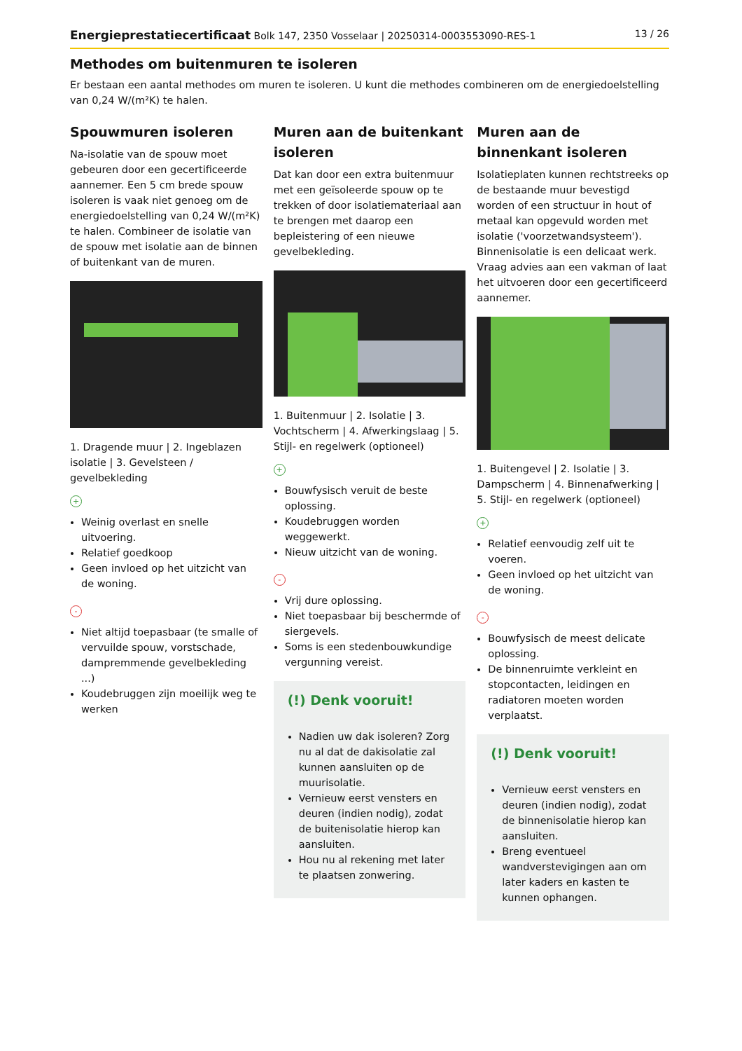Energieprestatiecertificaat Bolk 147, 2350 Vosselaar | 20250314-0003553090-RES-1 13 / 26
Methodes om buitenmuren te isoleren
Er bestaan een aantal methodes om muren te isoleren. U kunt die methodes combineren om de energiedoelstelling van 0,24 W/(m²K) te halen.
Spouwmuren isoleren
Na-isolatie van de spouw moet gebeuren door een gecertificeerde aannemer. Een 5 cm brede spouw isoleren is vaak niet genoeg om de energiedoelstelling van 0,24 W/(m²K) te halen. Combineer de isolatie van de spouw met isolatie aan de binnen of buitenkant van de muren.
1. Dragende muur | 2. Ingeblazen isolatie | 3. Gevelsteen / gevelbekleding
+
Weinig overlast en snelle uitvoering.
Relatief goedkoop
Geen invloed op het uitzicht van de woning.
-
Niet altijd toepasbaar (te smalle of vervuilde spouw, vorstschade, dampremmende gevelbekleding ...)
Koudebruggen zijn moeilijk weg te werken
Muren aan de buitenkant isoleren
Dat kan door een extra buitenmuur met een geïsoleerde spouw op te trekken of door isolatiemateriaal aan te brengen met daarop een bepleistering of een nieuwe gevelbekleding.
1. Buitenmuur | 2. Isolatie | 3. Vochtscherm | 4. Afwerkingslaag | 5. Stijl- en regelwerk (optioneel)
+
Bouwfysisch veruit de beste oplossing.
Koudebruggen worden weggewerkt.
Nieuw uitzicht van de woning.
-
Vrij dure oplossing.
Niet toepasbaar bij beschermde of siergevels.
Soms is een stedenbouwkundige vergunning vereist.
(!) Denk vooruit!
Nadien uw dak isoleren? Zorg nu al dat de dakisolatie zal kunnen aansluiten op de muurisolatie.
Vernieuw eerst vensters en deuren (indien nodig), zodat de buitenisolatie hierop kan aansluiten.
Hou nu al rekening met later te plaatsen zonwering.
Muren aan de binnenkant isoleren
Isolatieplaten kunnen rechtstreeks op de bestaande muur bevestigd worden of een structuur in hout of metaal kan opgevuld worden met isolatie ('voorzetwandsysteem'). Binnenisolatie is een delicaat werk. Vraag advies aan een vakman of laat het uitvoeren door een gecertificeerd aannemer.
1. Buitengevel | 2. Isolatie | 3. Dampscherm | 4. Binnenafwerking | 5. Stijl- en regelwerk (optioneel)
+
Relatief eenvoudig zelf uit te voeren.
Geen invloed op het uitzicht van de woning.
-
Bouwfysisch de meest delicate oplossing.
De binnenruimte verkleint en stopcontacten, leidingen en radiatoren moeten worden verplaatst.
(!) Denk vooruit!
Vernieuw eerst vensters en deuren (indien nodig), zodat de binnenisolatie hierop kan aansluiten.
Breng eventueel wandverstevigingen aan om later kaders en kasten te kunnen ophangen.